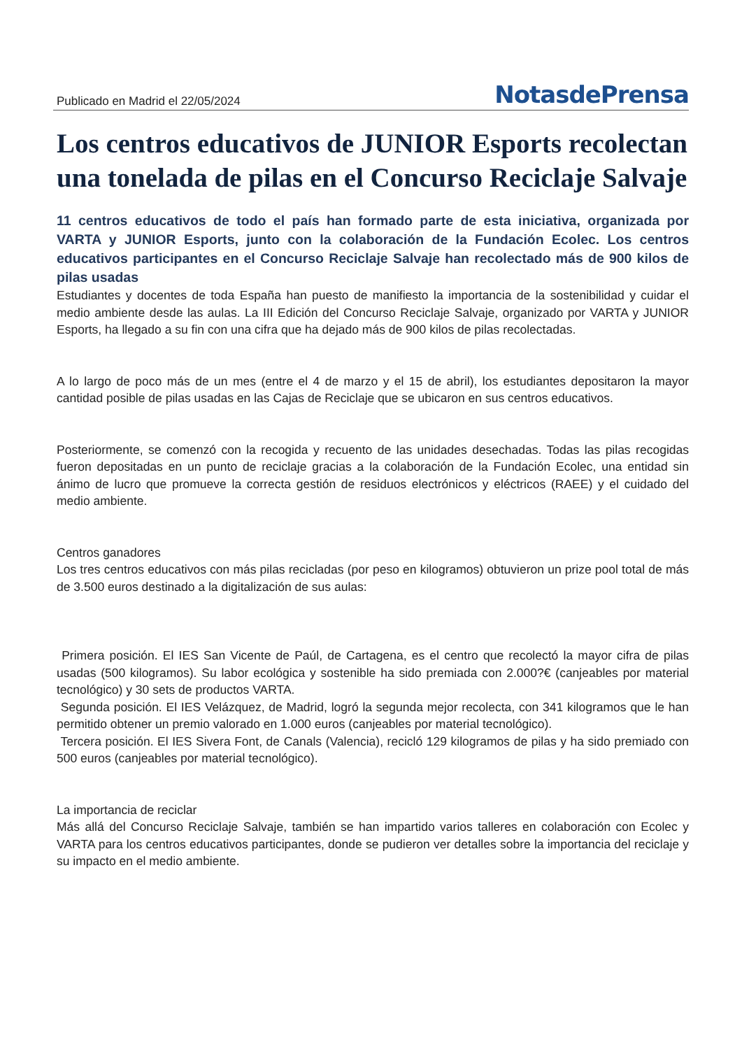Publicado en Madrid el 22/05/2024 NotasdePrensa
Los centros educativos de JUNIOR Esports recolectan una tonelada de pilas en el Concurso Reciclaje Salvaje
11 centros educativos de todo el país han formado parte de esta iniciativa, organizada por VARTA y JUNIOR Esports, junto con la colaboración de la Fundación Ecolec. Los centros educativos participantes en el Concurso Reciclaje Salvaje han recolectado más de 900 kilos de pilas usadas
Estudiantes y docentes de toda España han puesto de manifiesto la importancia de la sostenibilidad y cuidar el medio ambiente desde las aulas. La III Edición del Concurso Reciclaje Salvaje, organizado por VARTA y JUNIOR Esports, ha llegado a su fin con una cifra que ha dejado más de 900 kilos de pilas recolectadas.
A lo largo de poco más de un mes (entre el 4 de marzo y el 15 de abril), los estudiantes depositaron la mayor cantidad posible de pilas usadas en las Cajas de Reciclaje que se ubicaron en sus centros educativos.
Posteriormente, se comenzó con la recogida y recuento de las unidades desechadas. Todas las pilas recogidas fueron depositadas en un punto de reciclaje gracias a la colaboración de la Fundación Ecolec, una entidad sin ánimo de lucro que promueve la correcta gestión de residuos electrónicos y eléctricos (RAEE) y el cuidado del medio ambiente.
Centros ganadores
Los tres centros educativos con más pilas recicladas (por peso en kilogramos) obtuvieron un prize pool total de más de 3.500 euros destinado a la digitalización de sus aulas:
Primera posición. El IES San Vicente de Paúl, de Cartagena, es el centro que recolectó la mayor cifra de pilas usadas (500 kilogramos). Su labor ecológica y sostenible ha sido premiada con 2.000?€ (canjeables por material tecnológico) y 30 sets de productos VARTA.
Segunda posición. El IES Velázquez, de Madrid, logró la segunda mejor recolecta, con 341 kilogramos que le han permitido obtener un premio valorado en 1.000 euros (canjeables por material tecnológico).
Tercera posición. El IES Sivera Font, de Canals (Valencia), recicló 129 kilogramos de pilas y ha sido premiado con 500 euros (canjeables por material tecnológico).
La importancia de reciclar
Más allá del Concurso Reciclaje Salvaje, también se han impartido varios talleres en colaboración con Ecolec y VARTA para los centros educativos participantes, donde se pudieron ver detalles sobre la importancia del reciclaje y su impacto en el medio ambiente.